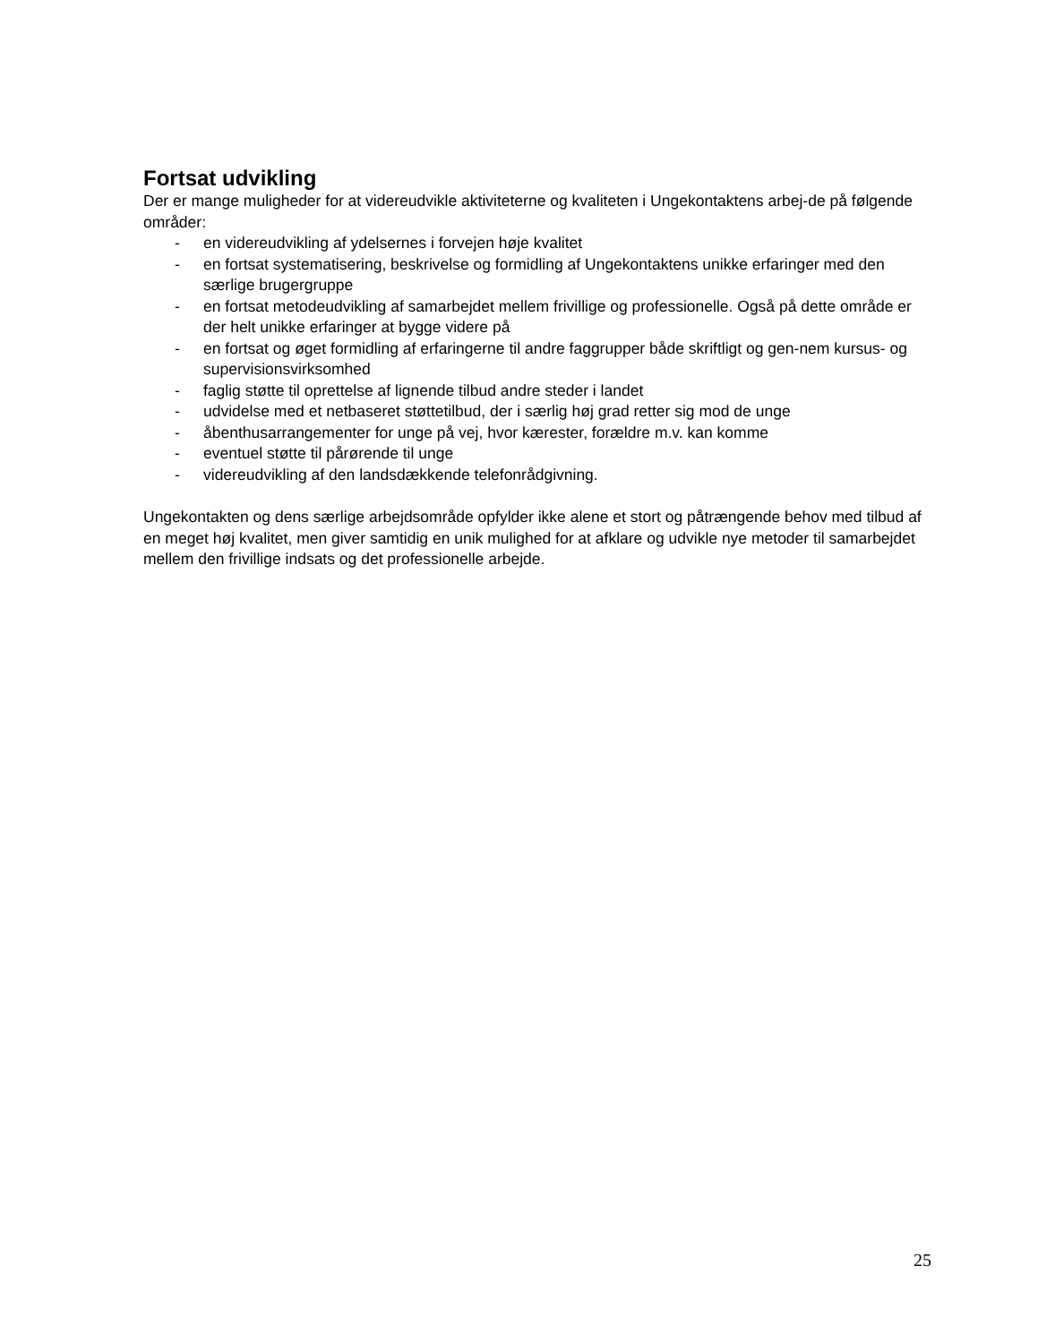Fortsat udvikling
Der er mange muligheder for at videreudvikle aktiviteterne og kvaliteten i Ungekontaktens arbej-de på følgende områder:
- en videreudvikling af ydelsernes i forvejen høje kvalitet
- en fortsat systematisering, beskrivelse og formidling af Ungekontaktens unikke erfaringer med den særlige brugergruppe
- en fortsat metodeudvikling af samarbejdet mellem frivillige og professionelle. Også på dette område er der helt unikke erfaringer at bygge videre på
- en fortsat og øget formidling af erfaringerne til andre faggrupper både skriftligt og gen-nem kursus- og supervisionsvirksomhed
- faglig støtte til oprettelse af lignende tilbud andre steder i landet
- udvidelse med et netbaseret støttetilbud, der i særlig høj grad retter sig mod de unge
- åbenthusarrangementer for unge på vej, hvor kærester, forældre m.v. kan komme
- eventuel støtte til pårørende til unge
- videreudvikling af den landsdækkende telefonrådgivning.
Ungekontakten og dens særlige arbejdsområde opfylder ikke alene et stort og påtrængende behov med tilbud af en meget høj kvalitet, men giver samtidig en unik mulighed for at afklare og udvikle nye metoder til samarbejdet mellem den frivillige indsats og det professionelle arbejde.
25